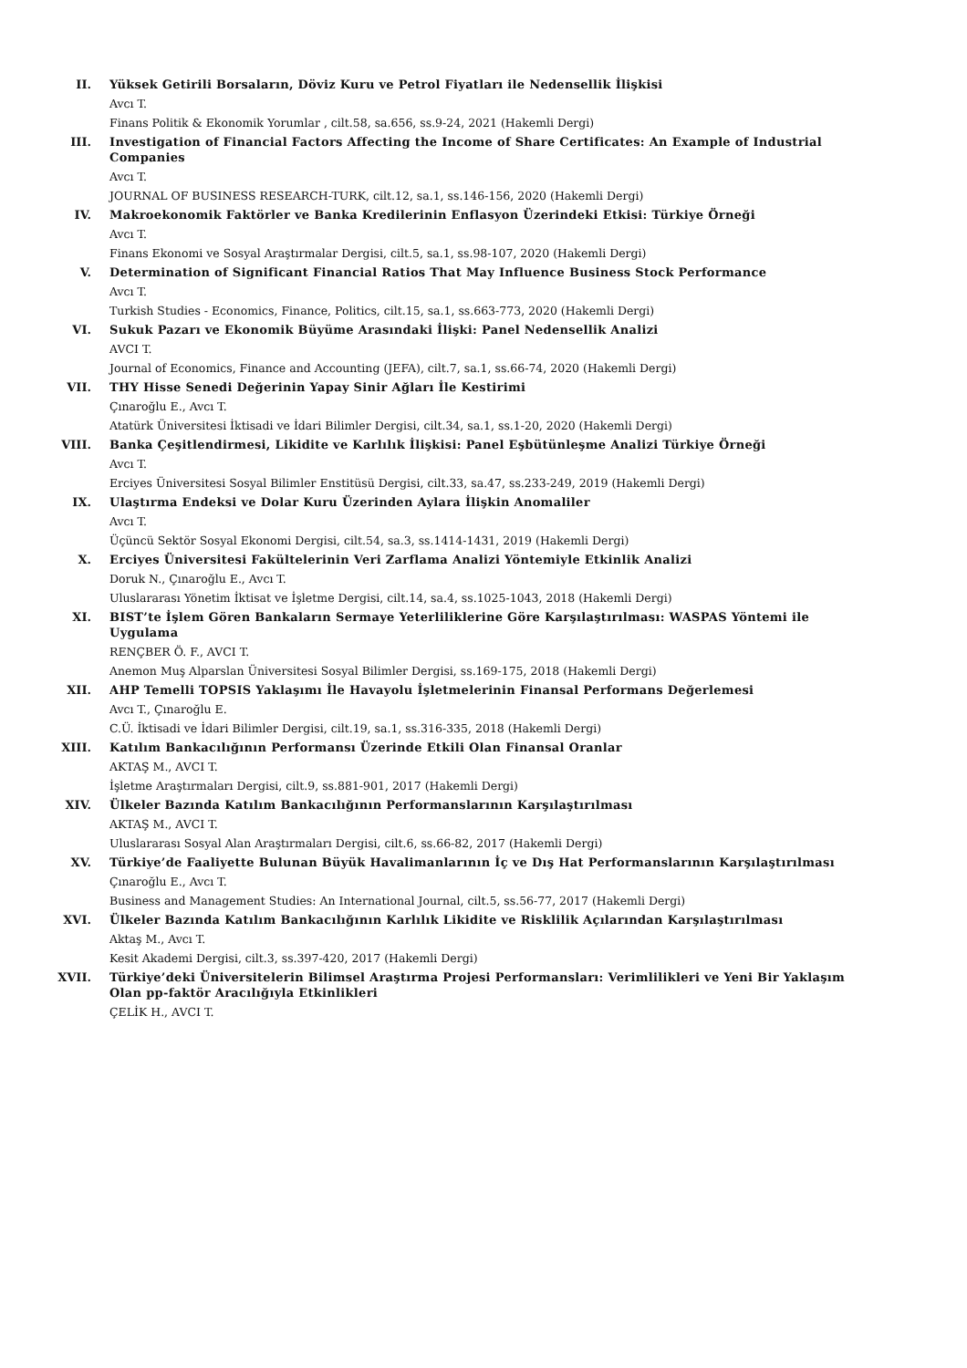II. Yüksek Getirili Borsaların, Döviz Kuru ve Petrol Fiyatları ile Nedensellik İlişkisi
Avcı T.
Finans Politik & Ekonomik Yorumlar , cilt.58, sa.656, ss.9-24, 2021 (Hakemli Dergi)
III. Investigation of Financial Factors Affecting the Income of Share Certificates: An Example of Industrial Companies
Avcı T.
JOURNAL OF BUSINESS RESEARCH-TURK, cilt.12, sa.1, ss.146-156, 2020 (Hakemli Dergi)
IV. Makroekonomik Faktörler ve Banka Kredilerinin Enflasyon Üzerindeki Etkisi: Türkiye Örneği
Avcı T.
Finans Ekonomi ve Sosyal Araştırmalar Dergisi, cilt.5, sa.1, ss.98-107, 2020 (Hakemli Dergi)
V. Determination of Significant Financial Ratios That May Influence Business Stock Performance
Avcı T.
Turkish Studies - Economics, Finance, Politics, cilt.15, sa.1, ss.663-773, 2020 (Hakemli Dergi)
VI. Sukuk Pazarı ve Ekonomik Büyüme Arasındaki İlişki: Panel Nedensellik Analizi
AVCI T.
Journal of Economics, Finance and Accounting (JEFA), cilt.7, sa.1, ss.66-74, 2020 (Hakemli Dergi)
VII. THY Hisse Senedi Değerinin Yapay Sinir Ağları İle Kestirimi
Çınaroğlu E., Avcı T.
Atatürk Üniversitesi İktisadi ve İdari Bilimler Dergisi, cilt.34, sa.1, ss.1-20, 2020 (Hakemli Dergi)
VIII. Banka Çeşitlendirmesi, Likidite ve Karlılık İlişkisi: Panel Eşbütünleşme Analizi Türkiye Örneği
Avcı T.
Erciyes Üniversitesi Sosyal Bilimler Enstitüsü Dergisi, cilt.33, sa.47, ss.233-249, 2019 (Hakemli Dergi)
IX. Ulaştırma Endeksi ve Dolar Kuru Üzerinden Aylara İlişkin Anomaliler
Avcı T.
Üçüncü Sektör Sosyal Ekonomi Dergisi, cilt.54, sa.3, ss.1414-1431, 2019 (Hakemli Dergi)
X. Erciyes Üniversitesi Fakültelerinin Veri Zarflama Analizi Yöntemiyle Etkinlik Analizi
Doruk N., Çınaroğlu E., Avcı T.
Uluslararası Yönetim İktisat ve İşletme Dergisi, cilt.14, sa.4, ss.1025-1043, 2018 (Hakemli Dergi)
XI. BIST’te İşlem Gören Bankaların Sermaye Yeterliliklerine Göre Karşılaştırılması: WASPAS Yöntemi ile Uygulama
RENÇBER Ö. F., AVCI T.
Anemon Muş Alparslan Üniversitesi Sosyal Bilimler Dergisi, ss.169-175, 2018 (Hakemli Dergi)
XII. AHP Temelli TOPSIS Yaklaşımı İle Havayolu İşletmelerinin Finansal Performans Değerlemesi
Avcı T., Çınaroğlu E.
C.Ü. İktisadi ve İdari Bilimler Dergisi, cilt.19, sa.1, ss.316-335, 2018 (Hakemli Dergi)
XIII. Katılım Bankacılığının Performansı Üzerinde Etkili Olan Finansal Oranlar
AKTAŞ M., AVCI T.
İşletme Araştırmaları Dergisi, cilt.9, ss.881-901, 2017 (Hakemli Dergi)
XIV. Ülkeler Bazında Katılım Bankacılığının Performanslarının Karşılaştırılması
AKTAŞ M., AVCI T.
Uluslararası Sosyal Alan Araştırmaları Dergisi, cilt.6, ss.66-82, 2017 (Hakemli Dergi)
XV. Türkiye’de Faaliyette Bulunan Büyük Havalimanlarının İç ve Dış Hat Performanslarının Karşılaştırılması
Çınaroğlu E., Avcı T.
Business and Management Studies: An International Journal, cilt.5, ss.56-77, 2017 (Hakemli Dergi)
XVI. Ülkeler Bazında Katılım Bankacılığının Karlılık Likidite ve Risklilik Açılarından Karşılaştırılması
Aktaş M., Avcı T.
Kesit Akademi Dergisi, cilt.3, ss.397-420, 2017 (Hakemli Dergi)
XVII. Türkiye’deki Üniversitelerin Bilimsel Araştırma Projesi Performansları: Verimlilikleri ve Yeni Bir Yaklaşım Olan pp-faktör Aracılığıyla Etkinlikleri
ÇELİK H., AVCI T.